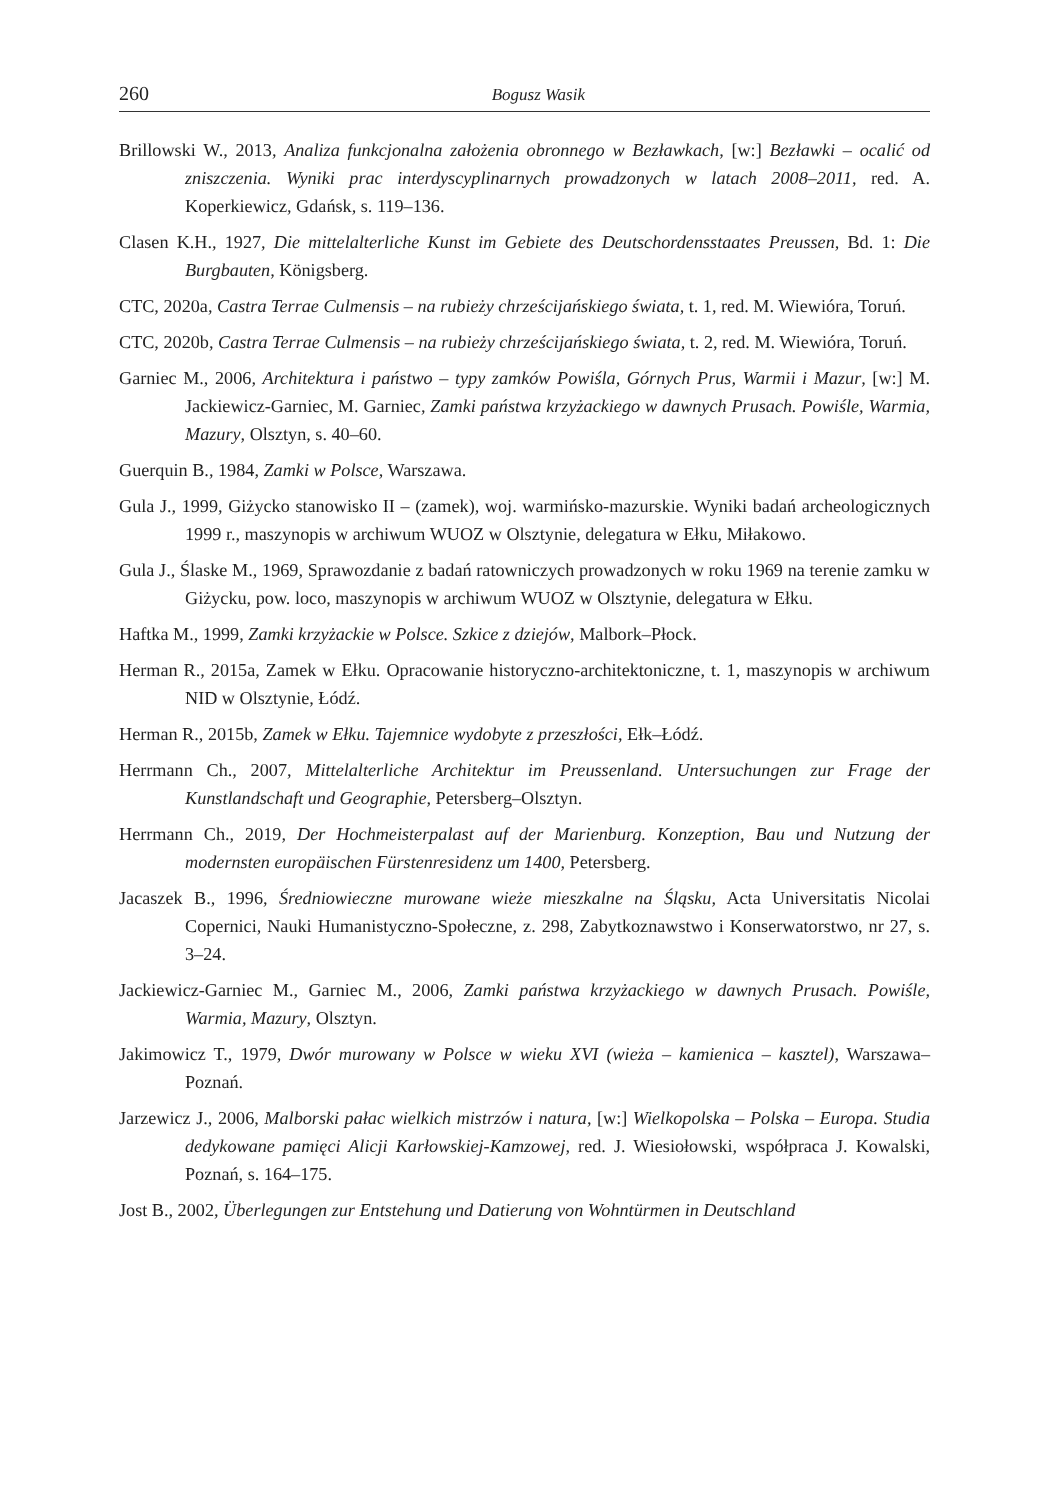260 Bogusz Wasik
Brillowski W., 2013, Analiza funkcjonalna założenia obronnego w Bezławkach, [w:] Bezławki – ocalić od zniszczenia. Wyniki prac interdyscyplinarnych prowadzonych w latach 2008–2011, red. A. Koperkiewicz, Gdańsk, s. 119–136.
Clasen K.H., 1927, Die mittelalterliche Kunst im Gebiete des Deutschordensstaates Preussen, Bd. 1: Die Burgbauten, Königsberg.
CTC, 2020a, Castra Terrae Culmensis – na rubieży chrześcijańskiego świata, t. 1, red. M. Wiewióra, Toruń.
CTC, 2020b, Castra Terrae Culmensis – na rubieży chrześcijańskiego świata, t. 2, red. M. Wiewióra, Toruń.
Garniec M., 2006, Architektura i państwo – typy zamków Powiśla, Górnych Prus, Warmii i Mazur, [w:] M. Jackiewicz-Garniec, M. Garniec, Zamki państwa krzyżackiego w dawnych Prusach. Powiśle, Warmia, Mazury, Olsztyn, s. 40–60.
Guerquin B., 1984, Zamki w Polsce, Warszawa.
Gula J., 1999, Giżycko stanowisko II – (zamek), woj. warmińsko-mazurskie. Wyniki badań archeologicznych 1999 r., maszynopis w archiwum WUOZ w Olsztynie, delegatura w Ełku, Miłakowo.
Gula J., Ślaske M., 1969, Sprawozdanie z badań ratowniczych prowadzonych w roku 1969 na terenie zamku w Giżycku, pow. loco, maszynopis w archiwum WUOZ w Olsztynie, delegatura w Ełku.
Haftka M., 1999, Zamki krzyżackie w Polsce. Szkice z dziejów, Malbork–Płock.
Herman R., 2015a, Zamek w Ełku. Opracowanie historyczno-architektoniczne, t. 1, maszynopis w archiwum NID w Olsztynie, Łódź.
Herman R., 2015b, Zamek w Ełku. Tajemnice wydobyte z przeszłości, Ełk–Łódź.
Herrmann Ch., 2007, Mittelalterliche Architektur im Preussenland. Untersuchungen zur Frage der Kunstlandschaft und Geographie, Petersberg–Olsztyn.
Herrmann Ch., 2019, Der Hochmeisterpalast auf der Marienburg. Konzeption, Bau und Nutzung der modernsten europäischen Fürstenresidenz um 1400, Petersberg.
Jacaszek B., 1996, Średniowieczne murowane wieże mieszkalne na Śląsku, Acta Universitatis Nicolai Copernici, Nauki Humanistyczno-Społeczne, z. 298, Zabytkoznawstwo i Konserwatorstwo, nr 27, s. 3–24.
Jackiewicz-Garniec M., Garniec M., 2006, Zamki państwa krzyżackiego w dawnych Prusach. Powiśle, Warmia, Mazury, Olsztyn.
Jakimowicz T., 1979, Dwór murowany w Polsce w wieku XVI (wieża – kamienica – kasztel), Warszawa–Poznań.
Jarzewicz J., 2006, Malborski pałac wielkich mistrzów i natura, [w:] Wielkopolska – Polska – Europa. Studia dedykowane pamięci Alicji Karłowskiej-Kamzowej, red. J. Wiesiołowski, współpraca J. Kowalski, Poznań, s. 164–175.
Jost B., 2002, Überlegungen zur Entstehung und Datierung von Wohntürmen in Deutschland